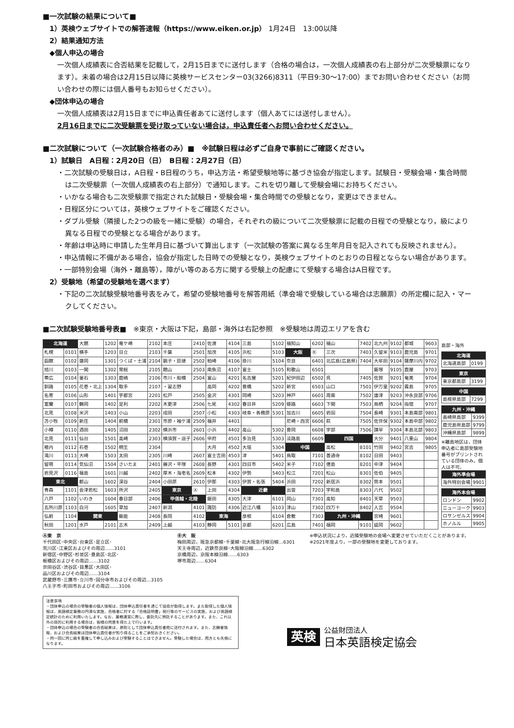■一次試験の結果について■
1）英検ウェブサイトでの解答速報（https://www.eiken.or.jp） 1月24日　13:00以降
2）結果通知方法
◆個人申込の場合
一次個人成績表に合否結果を記載して，2月15日までに送付します（合格の場合は，一次個人成績表の右上部分が二次受験票になります）。未着の場合は2月15日以降に英検サービスセンター03(3266)8311（平日9:30～17:00）までお問い合わせください（お問い合わせの際には個人番号もお知らせください）。
◆団体申込の場合
一次個人成績表は2月15日までに申込責任者あてに送付します（個人あてには送付しません）。
2月16日までに二次受験票を受け取っていない場合は，申込責任者へお問い合わせください。
■二次試験について（一次試験合格者のみ）■　※試験日程は必ずご自身で事前にご確認ください。
1）試験日　A日程：2月20日（日）　B日程：2月27日（日）
・二次試験の受験日は，A日程・B日程のうち，申込方法・希望受験地等に基づき協会が指定します。試験日・受験会場・集合時間は二次受験票（一次個人成績表の右上部分）で通知します。これを切り離して受験会場にお持ちください。
・いかなる場合も二次受験票で指定された試験日・受験会場・集合時間での受験となり，変更はできません。
・日程区分については，英検ウェブサイトをご確認ください。
・ダブル受験（隣接した2つの級を一緒に受験）の場合，それぞれの級について二次受験票に記載の日程での受験となり，級により異なる日程での受験となる場合があります。
・年齢は申込時に申請した生年月日に基づいて算出します（一次試験の答案に異なる生年月日を記入されても反映されません）。
・申込情報に不備がある場合，協会が指定した日時での受験となり，英検ウェブサイトのとおりの日程とならない場合があります。
・一部特別会場（海外・離島等），障がい等のある方に関する受験上の配慮にて受験する場合はA日程です。
2）受験地（希望の受験地を選べます）
・下記の二次試験受験地番号表をみて，希望の受験地番号を解答用紙（準会場で受験している場合は志願票）の所定欄に記入・マークしてください。
■二次試験受験地番号表■　※東京・大阪は下記，島部・海外は右記参照　※受験地は周辺エリアを含む
| 北海道 | | 大館 | 1202 | 竜ケ崎 | 2102 | 本庄 | 2410 | 佐渡 | 4104 | 三島 | 5102 | 福知山 | 6202 | 福山 | 7402 | 北九州 | 9102 | 都城 | 9603 |
| 札幌 | 0101 | 横手 | 1203 | 日立 | 2103 | 千葉 | 2501 | 加茂 | 4105 | 浜松 | 5103 | 大阪 | Ⓑ | 三次 | 7403 | 久留米 | 9103 | 鹿児島 | 9701 |
| 函館 | 0102 | 盛岡 | 1301 | つくば・土浦 | 2104 | 銚子・匝瑳 | 2502 | 柏崎 | 4106 | 掛川 | 5104 | 奈良 | 6401 | 北広島(広島県) | 7404 | 大牟田 | 9104 | 薩摩川内 | 9702 |
| 旭川 | 0103 | 一関 | 1302 | 常総 | 2105 | 館山 | 2503 | 南魚沼 | 4107 | 富士 | 5105 | 和歌山 | 6501 | | | 飯塚 | 9105 | 鹿屋 | 9703 |
| 帯広 | 0104 | 釜石 | 1303 | 鹿嶋 | 2106 | 市川・船橋 | 2504 | 富山 | 4201 | 名古屋 | 5201 | 紀伊田辺 | 6502 | 呉 | 7405 | 佐賀 | 9201 | 奄美 | 9704 |
| 釧路 | 0105 | 花巻・北上 | 1304 | 取手 | 2107 | ・習志野 | | 高岡 | 4202 | 豊橋 | 5202 | 新宮 | 6503 | 山口 | 7501 | 伊万里 | 9202 | 霧島 | 9705 |
| 名寄 | 0106 | 山形 | 1401 | 宇都宮 | 2201 | 松戸 | 2505 | 金沢 | 4301 | 岡崎 | 5203 | 神戸 | 6601 | 周南 | 7502 | 唐津 | 9203 | 沖永良部 | 9706 |
| 室蘭 | 0107 | 鶴岡 | 1402 | 足利 | 2202 | 木更津 | 2506 | 七尾 | 4302 | 春日井 | 5209 | 姫路 | 6603 | 下関 | 7503 | 鳥栖 | 9204 | 指宿 | 9707 |
| 北見 | 0108 | 米沢 | 1403 | 小山 | 2203 | 成田 | 2507 | 小松 | 4303 | 岐阜・各務原 | 5301 | 加古川 | 6605 | 岩国 | 7504 | 長崎 | 9301 | 本島南部 | 9801 |
| 苫小牧 | 0109 | 新庄 | 1404 | 前橋 | 2301 | 市原・袖ケ浦 | 2509 | 福井 | 4401 | | | 尼崎・西宮 | 6606 | 萩 | 7505 | 佐世保 | 9302 | 本島中部 | 9802 |
| 小樽 | 0110 | 酒田 | 1405 | 沼田 | 2302 | 横浜市 | 2601 | 小浜 | 4402 | 高山 | 5302 | 豊岡 | 6608 | 宇部 | 7506 | 諫早 | 9304 | 本島北部 | 9803 |
| 北見 | 0111 | 仙台 | 1501 | 高崎 | 2303 | 横須賀・逗子 | 2606 | 甲府 | 4501 | 多治見 | 5303 | 淡路島 | 6609 | 四国 | | 大分 | 9401 | 八重山 | 9804 |
| 稚内 | 0112 | 石巻 | 1502 | 桐生 | 2304 | | | 大月 | 4502 | 大垣 | 5304 | 中国 | | 高松 | 8101 | 竹田 | 9402 | 宮古 | 9805 |
| 滝川 | 0113 | 大崎 | 1503 | 太田 | 2305 | 川崎 | 2607 | 富士吉田 | 4503 | 津 | 5401 | 鳥取 | 7101 | 善通寺 | 8102 | 日田 | 9403 | | |
| 留萌 | 0114 | 気仙沼 | 1504 | さいたま | 2401 | 藤沢・平塚 | 2608 | 長野 | 4301 | 四日市 | 5402 | 米子 | 7102 | 徳島 | 8201 | 中津 | 9404 | | |
| 岩見沢 | 0116 | 福島 | 1601 | 川越 | 2402 | 厚木・海老名 | 2609 | 松本 | 4302 | 伊勢 | 5403 | 松江 | 7201 | 松山 | 8301 | 佐伯 | 9405 | | |
| 東北 | | 郡山 | 1602 | 深谷 | 2404 | 小田原 | 2610 | 伊那 | 4303 | 伊賀・名張 | 5404 | 浜田 | 7202 | 新居浜 | 8302 | 熊本 | 9501 | | |
| 青森 | 1101 | 会津若松 | 1603 | 所沢 | 2405 | 東京 | Ⓐ | 上田 | 4304 | 近畿 | | 出雲 | 7203 | 宇和島 | 8303 | 八代 | 9502 | | |
| 八戸 | 1102 | いわき | 1604 | 春日部 | 2406 | 甲信越・北陸 | | 飯田 | 4305 | 大津 | 6101 | 岡山 | 7301 | 高知 | 8401 | 天草 | 9503 | | |
| 五所川原 | 1103 | 白河 | 1605 | 草加 | 2407 | 新潟 | 4101 | 諏訪 | 4306 | 近江八幡 | 6103 | 津山 | 7302 | 四万十 | 8402 | 人吉 | 9504 | | |
| 弘前 | 1104 | 関東 | | 飯能 | 2408 | 長岡 | 4102 | 東海 | | 彦根 | 6104 | 倉敷 | 7303 | 九州・沖縄 | | 宮崎 | 9601 | | |
| 秋田 | 1201 | 水戸 | 2101 | 志木 | 2409 | 上越 | 4103 | 静岡 | 5101 | 京都 | 6201 | 広島 | 7401 | 福岡 | 9101 | 延岡 | 9602 | | |
島部・海外
| 北海道 | |
| 北海道島部 | 0199 |
| 東京 | |
| 東京都島部 | 3199 |
| 中国 | |
| 島根県島部 | 7299 |
| 九州・沖縄 | |
| 長崎県島部 | 9399 |
| 鹿児島県島部 | 9799 |
| 沖縄県島部 | 9899 |
※離島地区は，団体申込者に島部受験地番号がプリントされている団体のみ。個人は不可。
| 海外準会場 | |
| 海外特別会場 | 9901 |
| 海外本会場 | |
| ロンドン | 9902 |
| ニューヨーク | 9903 |
| ロサンゼルス | 9904 |
| ホノルル | 9905 |
Ⓐ東　京
千代田区･中央区･台東区･足立区･
荒川区･江東区およびその周辺……3101
新宿区･中野区･杉並区･豊島区･北区･
板橋区およびその周辺……3102
世田谷区･渋谷区･目黒区･大田区･
品川区およびその周辺……3104
武蔵野市･三鷹市･立川市･国分寺市およびその周辺…3105
八王子市･町田市およびその周辺……3106
Ⓑ大　阪
梅田周辺，阪急京都線･千里線･北大阪急行線沿線…6301
天王寺周辺，近鉄奈良線･大阪線沿線……6302
京橋周辺，京阪本線沿線……6303
堺市周辺……6304
※申込状況により，近隣受験地の会場へ変更させていただくことがあります。
※2021年度より，一部の受験地を変更しております。
注意事項
・団体申込の場合の受験者の個人情報は，団体申込責任者を通じて協会が取得します。また取得した個人情報は，英語検定業務の円滑な実施，合格者に対する「合格証明書」発行等のサービスの実施，および英語検定統計のために利用いたします。なお，業務運営に際し，委託先に預託することがあります。また，これ以外の目的に利用する場合は，皆様の同意を得た上で行います。
・団体申込の場合の受験者の合否結果は，原則として団体申込責任者宛に送付されます。また，志願者情報，および合否結果は団体申込責任者が知り得ることをご承知おきください。
・同一回に同じ級を重複して申し込みおよび受験することはできません。受験した場合は，両方とも失格になります。
英検
公益財団法人
日本英語検定協会